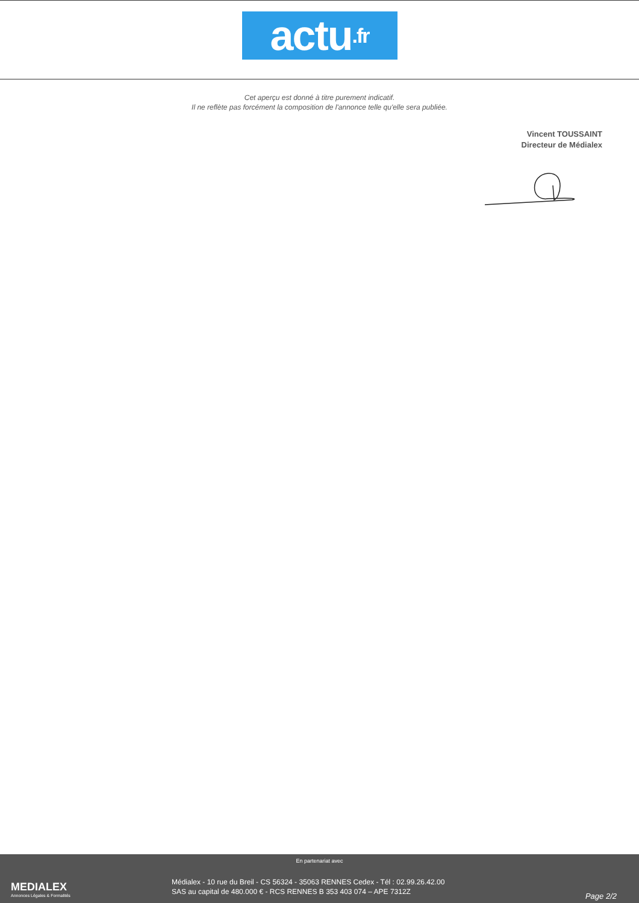actu.fr
Cet aperçu est donné à titre purement indicatif.
Il ne reflète pas forcément la composition de l'annonce telle qu'elle sera publiée.
Vincent TOUSSAINT
Directeur de Médialex
MEDIALEX
Annonces Légales & Formalités
En partenariat avec
Médialex - 10 rue du Breil - CS 56324 - 35063 RENNES Cedex - Tél : 02.99.26.42.00
SAS au capital de 480.000 € - RCS RENNES B 353 403 074 – APE 7312Z
Page 2/2